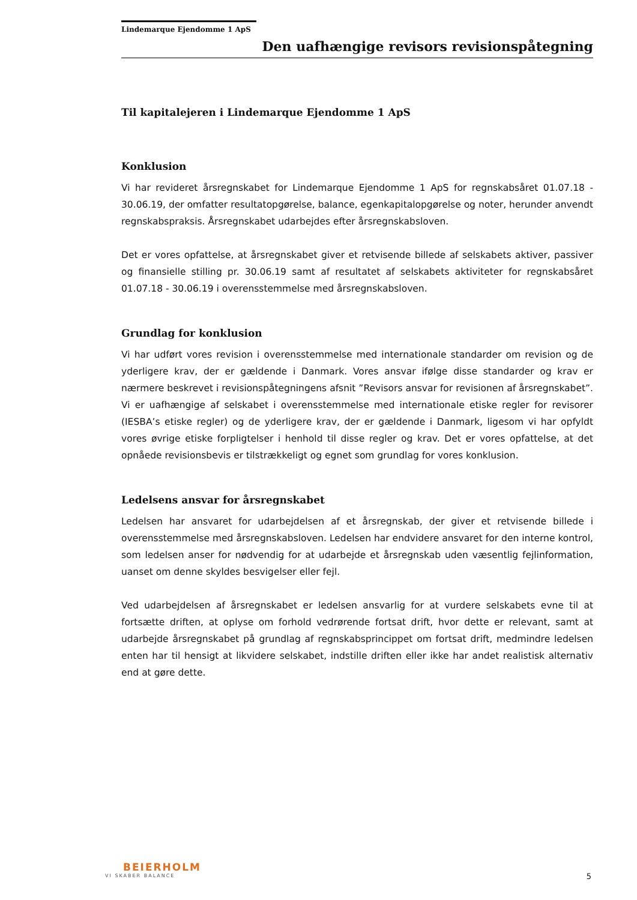Lindemarque Ejendomme 1 ApS
Den uafhængige revisors revisionspåtegning
Til kapitalejeren i Lindemarque Ejendomme 1 ApS
Konklusion
Vi har revideret årsregnskabet for Lindemarque Ejendomme 1 ApS for regnskabsåret 01.07.18 - 30.06.19, der omfatter resultatopgørelse, balance, egenkapitalopgørelse og noter, herunder anvendt regnskabspraksis. Årsregnskabet udarbejdes efter årsregnskabsloven.
Det er vores opfattelse, at årsregnskabet giver et retvisende billede af selskabets aktiver, passiver og finansielle stilling pr. 30.06.19 samt af resultatet af selskabets aktiviteter for regnskabsåret 01.07.18 - 30.06.19 i overensstemmelse med årsregnskabsloven.
Grundlag for konklusion
Vi har udført vores revision i overensstemmelse med internationale standarder om revision og de yderligere krav, der er gældende i Danmark. Vores ansvar ifølge disse standarder og krav er nærmere beskrevet i revisionspåtegningens afsnit ”Revisors ansvar for revisionen af årsregnskabet”. Vi er uafhængige af selskabet i overensstemmelse med internationale etiske regler for revisorer (IESBA’s etiske regler) og de yderligere krav, der er gældende i Danmark, ligesom vi har opfyldt vores øvrige etiske forpligtelser i henhold til disse regler og krav. Det er vores opfattelse, at det opnåede revisionsbevis er tilstrækkeligt og egnet som grundlag for vores konklusion.
Ledelsens ansvar for årsregnskabet
Ledelsen har ansvaret for udarbejdelsen af et årsregnskab, der giver et retvisende billede i overensstemmelse med årsregnskabsloven. Ledelsen har endvidere ansvaret for den interne kontrol, som ledelsen anser for nødvendig for at udarbejde et årsregnskab uden væsentlig fejlinformation, uanset om denne skyldes besvigelser eller fejl.
Ved udarbejdelsen af årsregnskabet er ledelsen ansvarlig for at vurdere selskabets evne til at fortsætte driften, at oplyse om forhold vedrørende fortsat drift, hvor dette er relevant, samt at udarbejde årsregnskabet på grundlag af regnskabsprincippet om fortsat drift, medmindre ledelsen enten har til hensigt at likvidere selskabet, indstille driften eller ikke har andet realistisk alternativ end at gøre dette.
BEIERHOLM
VI SKABER BALANCE
5